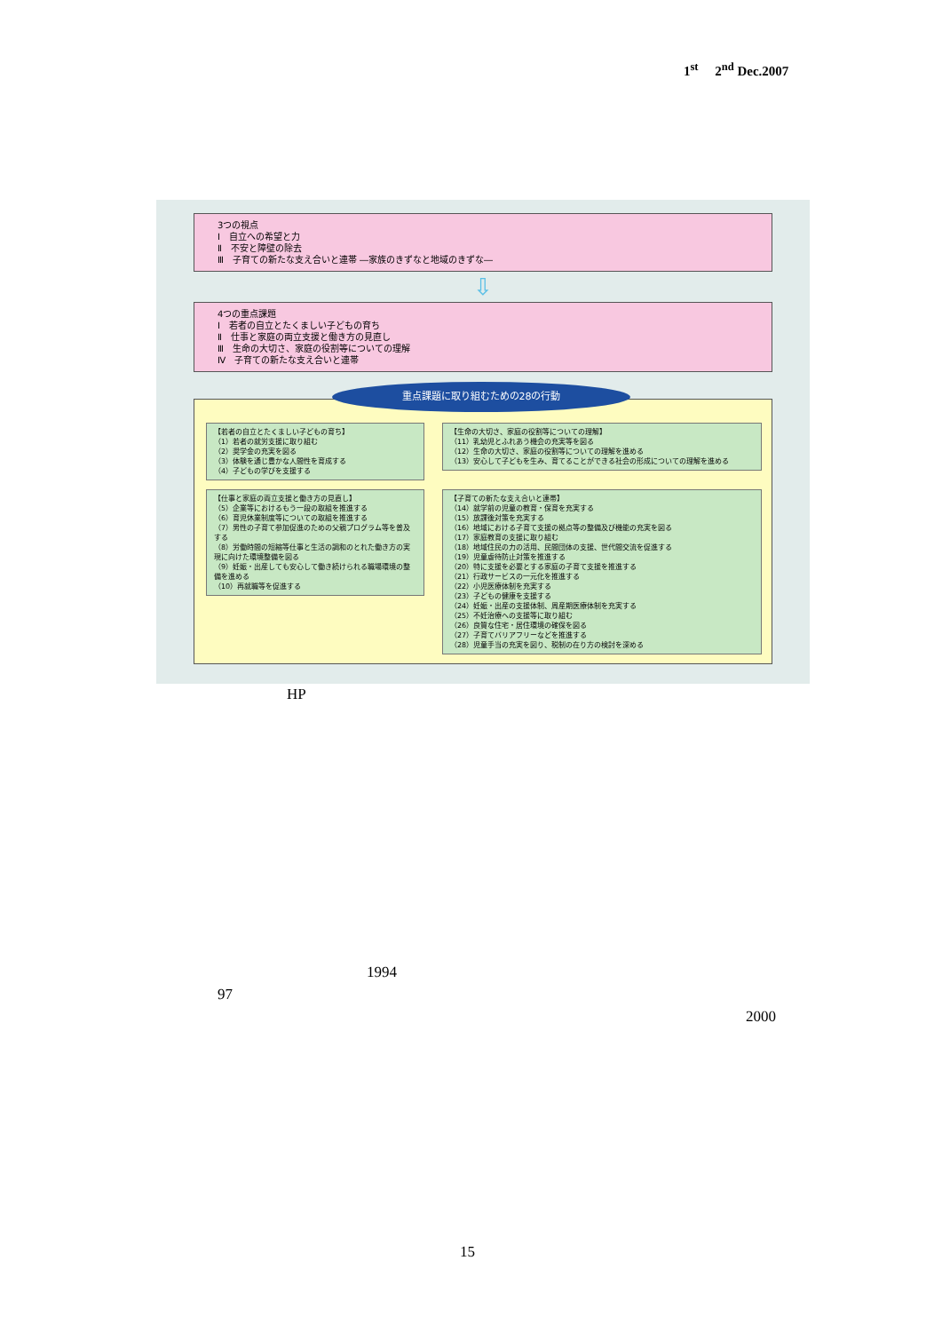1<sup>st</sup> 2<sup>nd</sup> Dec.2007
3つの視点
Ⅰ　自立への希望と力
Ⅱ　不安と障壁の除去
Ⅲ　子育ての新たな支え合いと連帯 ―家族のきずなと地域のきずな―
⇩
4つの重点課題
Ⅰ　若者の自立とたくましい子どもの育ち
Ⅱ　仕事と家庭の両立支援と働き方の見直し
Ⅲ　生命の大切さ、家庭の役割等についての理解
Ⅳ　子育ての新たな支え合いと連帯
重点課題に取り組むための28の行動
【若者の自立とたくましい子どもの育ち】
（1）若者の就労支援に取り組む
（2）奨学金の充実を図る
（3）体験を通じ豊かな人間性を育成する
（4）子どもの学びを支援する
【生命の大切さ、家庭の役割等についての理解】
（11）乳幼児とふれあう機会の充実等を図る
（12）生命の大切さ、家庭の役割等についての理解を進める
（13）安心して子どもを生み、育てることができる社会の形成についての理解を進める
【仕事と家庭の両立支援と働き方の見直し】
（5）企業等におけるもう一段の取組を推進する
（6）育児休業制度等についての取組を推進する
（7）男性の子育て参加促進のための父親プログラム等を普及する
（8）労働時間の短縮等仕事と生活の調和のとれた働き方の実現に向けた環境整備を図る
（9）妊娠・出産しても安心して働き続けられる職場環境の整備を進める
（10）再就職等を促進する
【子育ての新たな支え合いと連帯】
（14）就学前の児童の教育・保育を充実する
（15）放課後対策を充実する
（16）地域における子育て支援の拠点等の整備及び機能の充実を図る
（17）家庭教育の支援に取り組む
（18）地域住民の力の活用、民間団体の支援、世代間交流を促進する
（19）児童虐待防止対策を推進する
（20）特に支援を必要とする家庭の子育て支援を推進する
（21）行政サービスの一元化を推進する
（22）小児医療体制を充実する
（23）子どもの健康を支援する
（24）妊娠・出産の支援体制、周産期医療体制を充実する
（25）不妊治療への支援等に取り組む
（26）良質な住宅・居住環境の確保を図る
（27）子育てバリアフリーなどを推進する
（28）児童手当の充実を図り、税制の在り方の検討を深める
HP
1994
97
2000
15